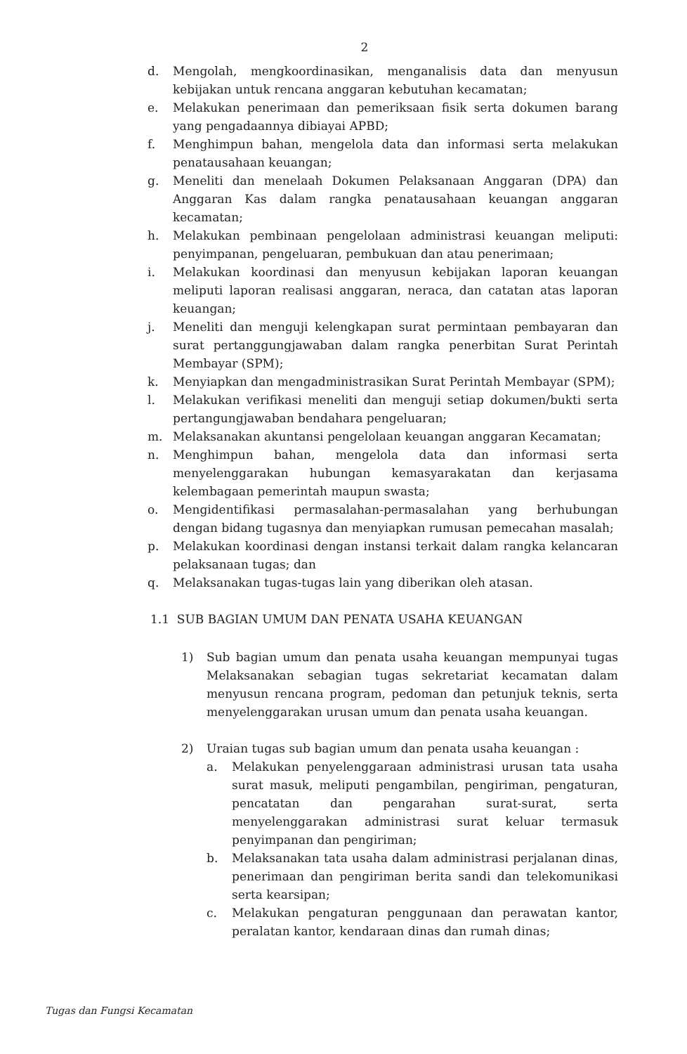2
d. Mengolah, mengkoordinasikan, menganalisis data dan menyusun kebijakan untuk rencana anggaran kebutuhan kecamatan;
e. Melakukan penerimaan dan pemeriksaan fisik serta dokumen barang yang pengadaannya dibiayai APBD;
f. Menghimpun bahan, mengelola data dan informasi serta melakukan penatausahaan keuangan;
g. Meneliti dan menelaah Dokumen Pelaksanaan Anggaran (DPA) dan Anggaran Kas dalam rangka penatausahaan keuangan anggaran kecamatan;
h. Melakukan pembinaan pengelolaan administrasi keuangan meliputi: penyimpanan, pengeluaran, pembukuan dan atau penerimaan;
i. Melakukan koordinasi dan menyusun kebijakan laporan keuangan meliputi laporan realisasi anggaran, neraca, dan catatan atas laporan keuangan;
j. Meneliti dan menguji kelengkapan surat permintaan pembayaran dan surat pertanggungjawaban dalam rangka penerbitan Surat Perintah Membayar (SPM);
k. Menyiapkan dan mengadministrasikan Surat Perintah Membayar (SPM);
l. Melakukan verifikasi meneliti dan menguji setiap dokumen/bukti serta pertangungjawaban bendahara pengeluaran;
m. Melaksanakan akuntansi pengelolaan keuangan anggaran Kecamatan;
n. Menghimpun bahan, mengelola data dan informasi serta menyelenggarakan hubungan kemasyarakatan dan kerjasama kelembagaan pemerintah maupun swasta;
o. Mengidentifikasi permasalahan-permasalahan yang berhubungan dengan bidang tugasnya dan menyiapkan rumusan pemecahan masalah;
p. Melakukan koordinasi dengan instansi terkait dalam rangka kelancaran pelaksanaan tugas; dan
q. Melaksanakan tugas-tugas lain yang diberikan oleh atasan.
1.1 SUB BAGIAN UMUM DAN PENATA USAHA KEUANGAN
1) Sub bagian umum dan penata usaha keuangan mempunyai tugas Melaksanakan sebagian tugas sekretariat kecamatan dalam menyusun rencana program, pedoman dan petunjuk teknis, serta menyelenggarakan urusan umum dan penata usaha keuangan.
2) Uraian tugas sub bagian umum dan penata usaha keuangan :
a. Melakukan penyelenggaraan administrasi urusan tata usaha surat masuk, meliputi pengambilan, pengiriman, pengaturan, pencatatan dan pengarahan surat-surat, serta menyelenggarakan administrasi surat keluar termasuk penyimpanan dan pengiriman;
b. Melaksanakan tata usaha dalam administrasi perjalanan dinas, penerimaan dan pengiriman berita sandi dan telekomunikasi serta kearsipan;
c. Melakukan pengaturan penggunaan dan perawatan kantor, peralatan kantor, kendaraan dinas dan rumah dinas;
Tugas dan Fungsi Kecamatan